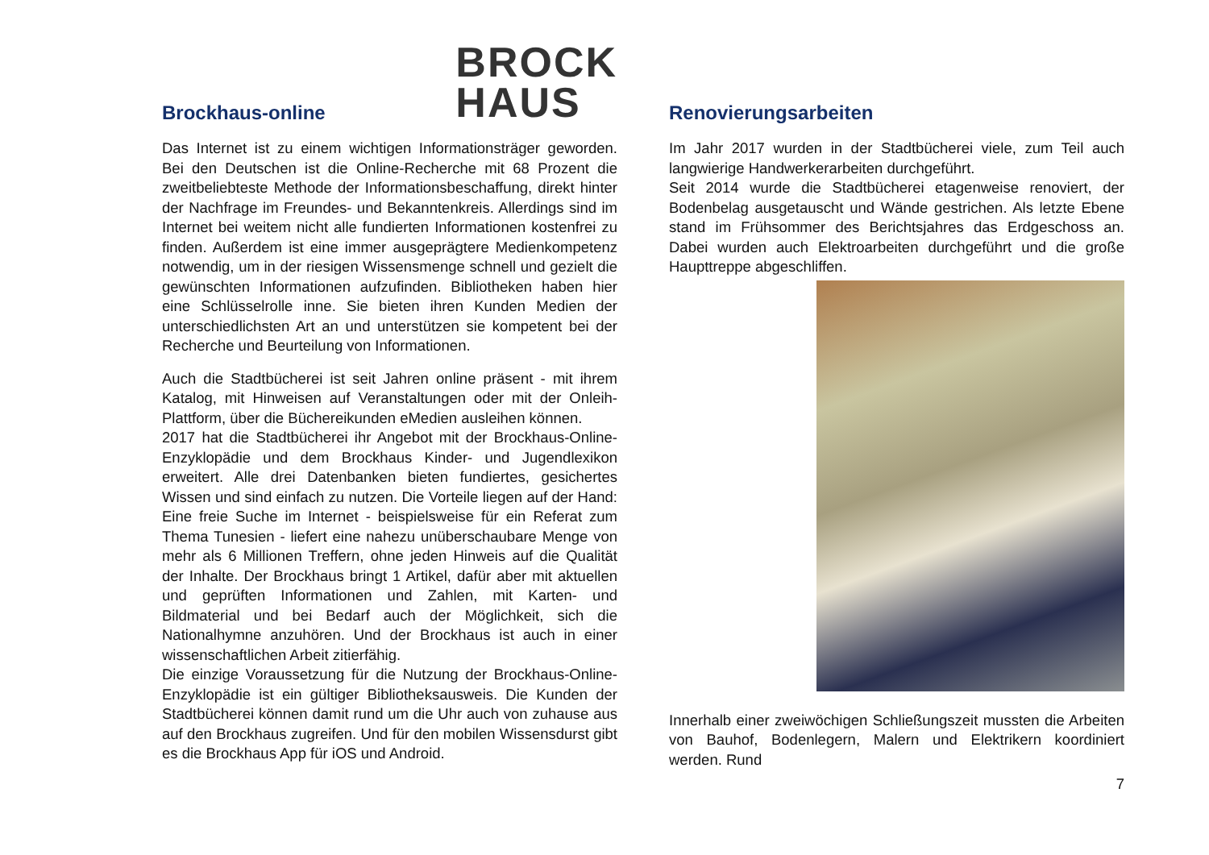Brockhaus-online
BROCK
HAUS
Das Internet ist zu einem wichtigen Informationsträger geworden. Bei den Deutschen ist die Online-Recherche mit 68 Prozent die zweitbeliebteste Methode der Informationsbeschaffung, direkt hinter der Nachfrage im Freundes- und Bekanntenkreis. Allerdings sind im Internet bei weitem nicht alle fundierten Informationen kostenfrei zu finden. Außerdem ist eine immer ausgeprägtere Medienkompetenz notwendig, um in der riesigen Wissensmenge schnell und gezielt die gewünschten Informationen aufzufinden. Bibliotheken haben hier eine Schlüsselrolle inne. Sie bieten ihren Kunden Medien der unterschiedlichsten Art an und unterstützen sie kompetent bei der Recherche und Beurteilung von Informationen.
Auch die Stadtbücherei ist seit Jahren online präsent - mit ihrem Katalog, mit Hinweisen auf Veranstaltungen oder mit der Onleih-Plattform, über die Büchereikunden eMedien ausleihen können.
2017 hat die Stadtbücherei ihr Angebot mit der Brockhaus-Online-Enzyklopädie und dem Brockhaus Kinder- und Jugendlexikon erweitert. Alle drei Datenbanken bieten fundiertes, gesichertes Wissen und sind einfach zu nutzen. Die Vorteile liegen auf der Hand: Eine freie Suche im Internet - beispielsweise für ein Referat zum Thema Tunesien - liefert eine nahezu unüberschaubare Menge von mehr als 6 Millionen Treffern, ohne jeden Hinweis auf die Qualität der Inhalte. Der Brockhaus bringt 1 Artikel, dafür aber mit aktuellen und geprüften Informationen und Zahlen, mit Karten- und Bildmaterial und bei Bedarf auch der Möglichkeit, sich die Nationalhymne anzuhören. Und der Brockhaus ist auch in einer wissenschaftlichen Arbeit zitierfähig.
Die einzige Voraussetzung für die Nutzung der Brockhaus-Online-Enzyklopädie ist ein gültiger Bibliotheksausweis. Die Kunden der Stadtbücherei können damit rund um die Uhr auch von zuhause aus auf den Brockhaus zugreifen. Und für den mobilen Wissensdurst gibt es die Brockhaus App für iOS und Android.
Renovierungsarbeiten
Im Jahr 2017 wurden in der Stadtbücherei viele, zum Teil auch langwierige Handwerkerarbeiten durchgeführt.
Seit 2014 wurde die Stadtbücherei etagenweise renoviert, der Bodenbelag ausgetauscht und Wände gestrichen. Als letzte Ebene stand im Frühsommer des Berichtsjahres das Erdgeschoss an. Dabei wurden auch Elektroarbeiten durchgeführt und die große Haupttreppe abgeschliffen.
Innerhalb einer zweiwöchigen Schließungszeit mussten die Arbeiten von Bauhof, Bodenlegern, Malern und Elektrikern koordiniert werden. Rund
7